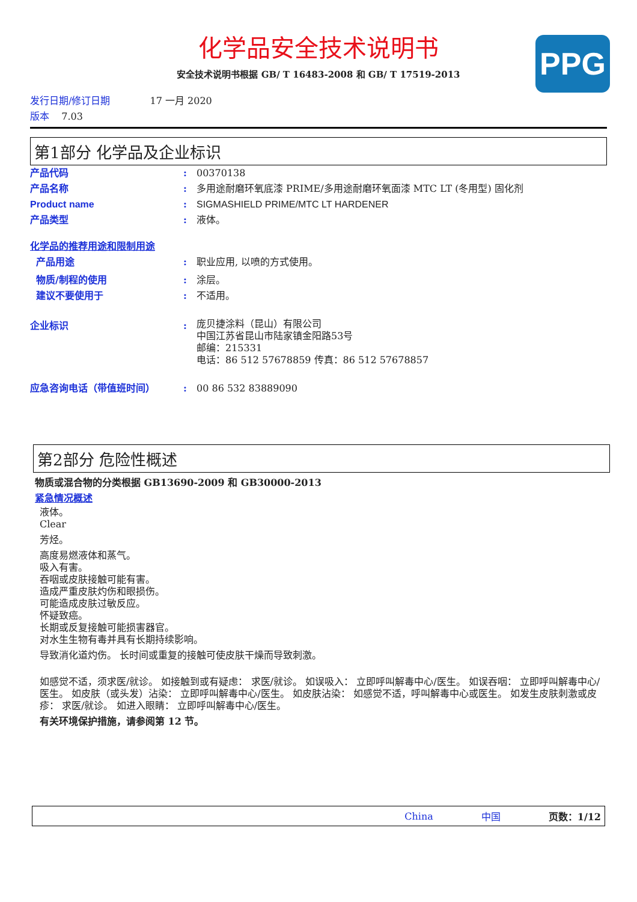化学品安全技术说明书
安全技术说明书根据 GB/ T 16483-2008 和 GB/ T 17519-2013
PPG
发行日期/修订日期 17 一月 2020
版本 7.03
第1部分 化学品及企业标识
产品代码 : 00370138
产品名称 : 多用途耐磨环氧底漆 PRIME/多用途耐磨环氧面漆 MTC LT (冬用型) 固化剂
Product name : SIGMASHIELD PRIME/MTC LT HARDENER
产品类型 : 液体。
化学品的推荐用途和限制用途
产品用途 : 职业应用, 以喷的方式使用。
物质/制程的使用 : 涂层。
建议不要使用于 : 不适用。
企业标识 :
庞贝捷涂料（昆山）有限公司
中国江苏省昆山市陆家镇金阳路53号
邮编：215331
电话：86 512 57678859 传真：86 512 57678857
应急咨询电话（带值班时间） : 00 86 532 83889090
第2部分 危险性概述
物质或混合物的分类根据 GB13690-2009 和 GB30000-2013
紧急情况概述
液体。
Clear
芳烃。
高度易燃液体和蒸气。
吸入有害。
吞咽或皮肤接触可能有害。
造成严重皮肤灼伤和眼损伤。
可能造成皮肤过敏反应。
怀疑致癌。
长期或反复接触可能损害器官。
对水生生物有毒并具有长期持续影响。
导致消化道灼伤。 长时间或重复的接触可使皮肤干燥而导致刺激。
如感觉不适，须求医/就诊。 如接触到或有疑虑： 求医/就诊。 如误吸入： 立即呼叫解毒中心/医生。 如误吞咽： 立即呼叫解毒中心/医生。 如皮肤（或头发）沾染： 立即呼叫解毒中心/医生。 如皮肤沾染： 如感觉不适，呼叫解毒中心或医生。 如发生皮肤刺激或皮疹： 求医/就诊。 如进入眼睛： 立即呼叫解毒中心/医生。
有关环境保护措施，请参阅第 12 节。
China 中国 页数：1/12